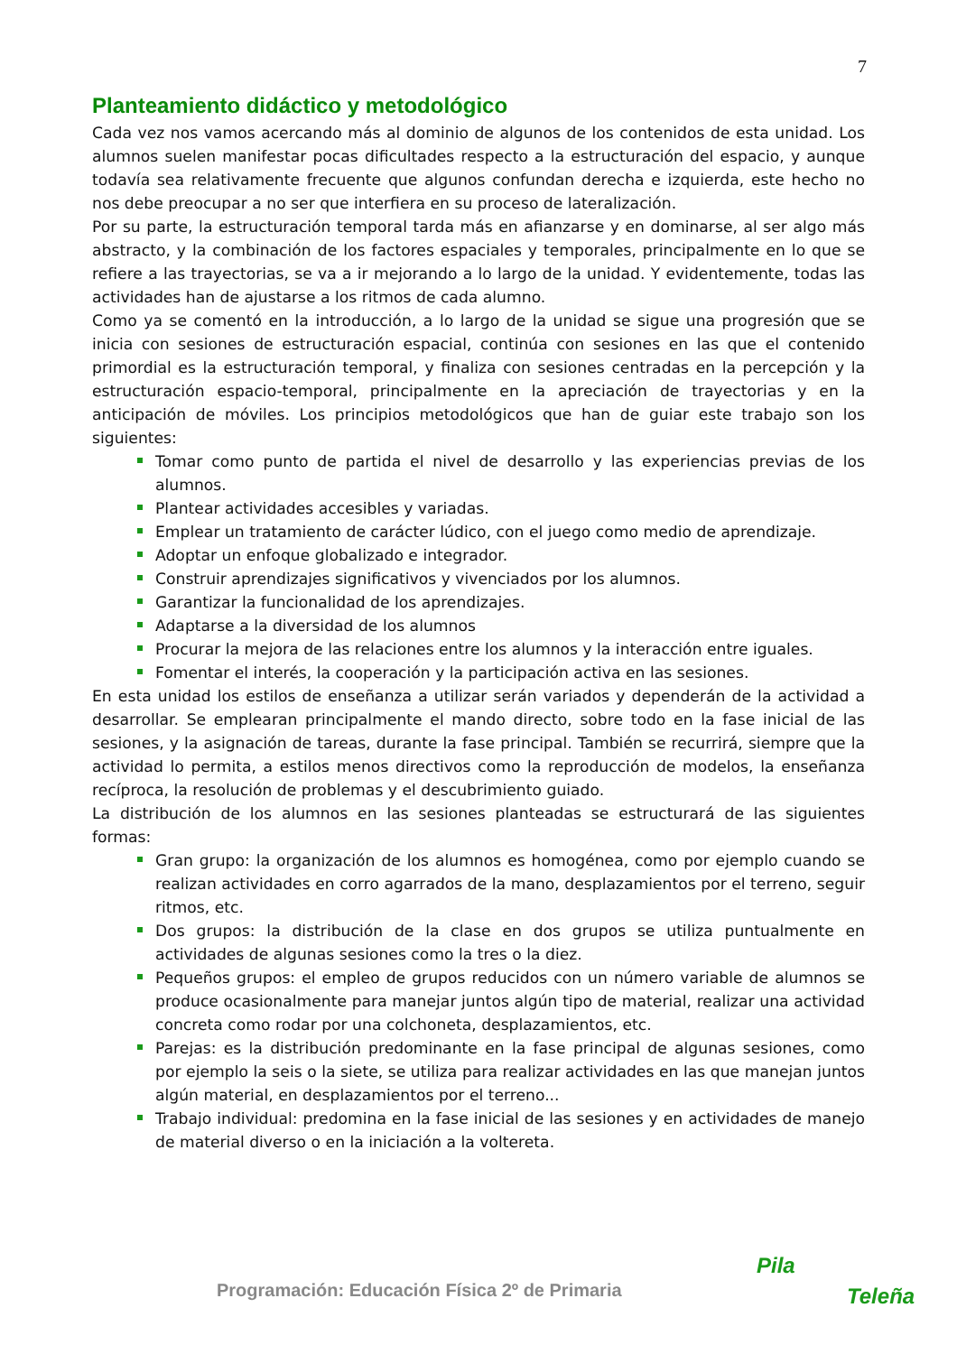7
Planteamiento didáctico y metodológico
Cada vez nos vamos acercando más al dominio de algunos de los contenidos de esta unidad. Los alumnos suelen manifestar pocas dificultades respecto a la estructuración del espacio, y aunque todavía sea relativamente frecuente que algunos confundan derecha e izquierda, este hecho no nos debe preocupar a no ser que interfiera en su proceso de lateralización.
Por su parte, la estructuración temporal tarda más en afianzarse y en dominarse, al ser algo más abstracto, y la combinación de los factores espaciales y temporales, principalmente en lo que se refiere a las trayectorias, se va a ir mejorando a lo largo de la unidad. Y evidentemente, todas las actividades han de ajustarse a los ritmos de cada alumno.
Como ya se comentó en la introducción, a lo largo de la unidad se sigue una progresión que se inicia con sesiones de estructuración espacial, continúa con sesiones en las que el contenido primordial es la estructuración temporal, y finaliza con sesiones centradas en la percepción y la estructuración espacio-temporal, principalmente en la apreciación de trayectorias y en la anticipación de móviles. Los principios metodológicos que han de guiar este trabajo son los siguientes:
Tomar como punto de partida el nivel de desarrollo y las experiencias previas de los alumnos.
Plantear actividades accesibles y variadas.
Emplear un tratamiento de carácter lúdico, con el juego como medio de aprendizaje.
Adoptar un enfoque globalizado e integrador.
Construir aprendizajes significativos y vivenciados por los alumnos.
Garantizar la funcionalidad de los aprendizajes.
Adaptarse a la diversidad de los alumnos
Procurar la mejora de las relaciones entre los alumnos y la interacción entre iguales.
Fomentar el interés, la cooperación y la participación activa en las sesiones.
En esta unidad los estilos de enseñanza a utilizar serán variados y dependerán de la actividad a desarrollar. Se emplearan principalmente el mando directo, sobre todo en la fase inicial de las sesiones, y la asignación de tareas, durante la fase principal. También se recurrirá, siempre que la actividad lo permita, a estilos menos directivos como la reproducción de modelos, la enseñanza recíproca, la resolución de problemas y el descubrimiento guiado.
La distribución de los alumnos en las sesiones planteadas se estructurará de las siguientes formas:
Gran grupo: la organización de los alumnos es homogénea, como por ejemplo cuando se realizan actividades en corro agarrados de la mano, desplazamientos por el terreno, seguir ritmos, etc.
Dos grupos: la distribución de la clase en dos grupos se utiliza puntualmente en actividades de algunas sesiones como la tres o la diez.
Pequeños grupos: el empleo de grupos reducidos con un número variable de alumnos se produce ocasionalmente para manejar juntos algún tipo de material, realizar una actividad concreta como rodar por una colchoneta, desplazamientos, etc.
Parejas: es la distribución predominante en la fase principal de algunas sesiones, como por ejemplo la seis o la siete, se utiliza para realizar actividades en las que manejan juntos algún material, en desplazamientos por el terreno...
Trabajo individual: predomina en la fase inicial de las sesiones y en actividades de manejo de material diverso o en la iniciación a la voltereta.
Programación: Educación Física 2º de Primaria
Pila
Teleña